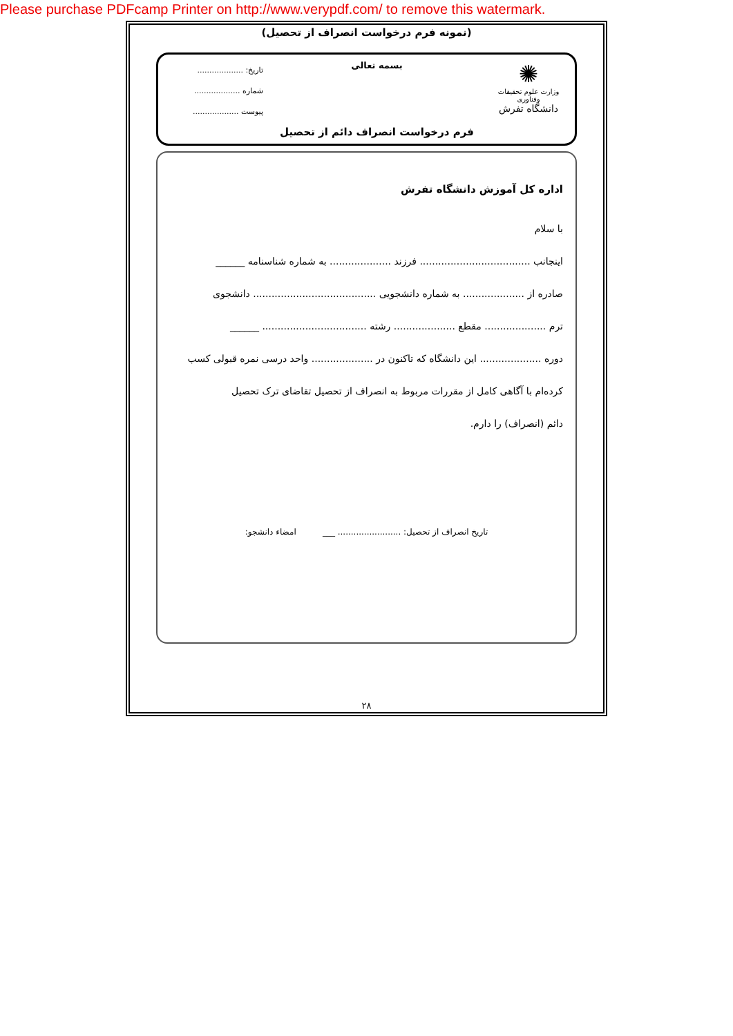Please purchase PDFcamp Printer on http://www.verypdf.com/ to remove this watermark.
(نمونه فرم درخواست انصراف از تحصیل)
✺
وزارت علوم تحقیقات وفناوری
دانشگاه تفرش
بسمه تعالی
فرم درخواست انصراف دائم از تحصیل
تاریخ: ...................
شماره ...................
پیوست ...................
اداره کل آموزش دانشگاه تفرش
با سلام
اینجانب .................................... فرزند .................... به شماره شناسنامه ______
صادره از .................... به شماره دانشجویی ........................................ دانشجوی
ترم .................... مقطع .................... رشته .................................. ______
دوره .................... این دانشگاه که تاکنون در .................... واحد درسی نمره قبولی کسب
کرده‌ام با آگاهی کامل از مقررات مربوط به انصراف از تحصیل تقاضای ترک تحصیل
دائم (انصراف) را دارم.
تاریخ انصراف از تحصیل: ........................ ___ امضاء دانشجو:
۲۸